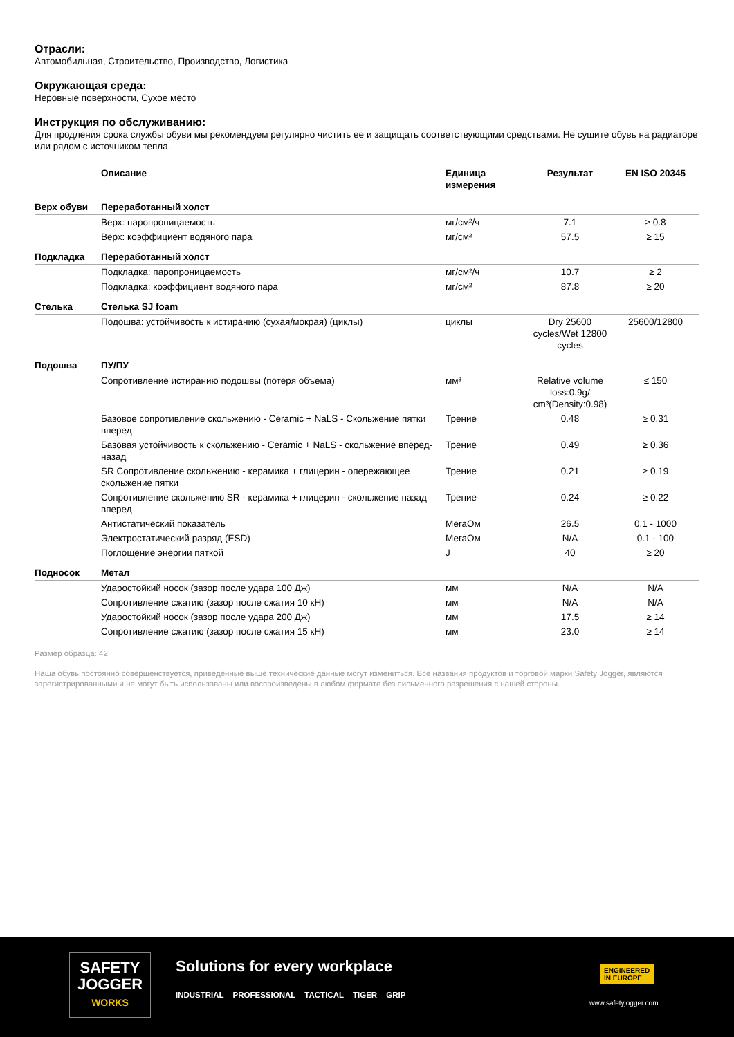Отрасли:
Автомобильная, Строительство, Производство, Логистика
Окружающая среда:
Неровные поверхности, Сухое место
Инструкция по обслуживанию:
Для продления срока службы обуви мы рекомендуем регулярно чистить ее и защищать соответствующими средствами. Не сушите обувь на радиаторе или рядом с источником тепла.
| | Описание | Единица измерения | Результат | EN ISO 20345 |
| --- | --- | --- | --- | --- |
| Верх обуви | Переработанный холст | | | |
| | Верх: паропроницаемость | мг/см²/ч | 7.1 | ≥ 0.8 |
| | Верх: коэффициент водяного пара | мг/см² | 57.5 | ≥ 15 |
| Подкладка | Переработанный холст | | | |
| | Подкладка: паропроницаемость | мг/см²/ч | 10.7 | ≥ 2 |
| | Подкладка: коэффициент водяного пара | мг/см² | 87.8 | ≥ 20 |
| Стелька | Стелька SJ foam | | | |
| | Подошва: устойчивость к истиранию (сухая/мокрая) (циклы) | циклы | Dry 25600 cycles/Wet 12800 cycles | 25600/12800 |
| Подошва | ПУ/ПУ | | | |
| | Сопротивление истиранию подошвы (потеря объема) | мм³ | Relative volume loss:0.9g/ cm³(Density:0.98) | ≤ 150 |
| | Базовое сопротивление скольжению - Ceramic + NaLS - Скольжение пятки вперед | Трение | 0.48 | ≥ 0.31 |
| | Базовая устойчивость к скольжению - Ceramic + NaLS - скольжение вперед-назад | Трение | 0.49 | ≥ 0.36 |
| | SR Сопротивление скольжению - керамика + глицерин - опережающее скольжение пятки | Трение | 0.21 | ≥ 0.19 |
| | Сопротивление скольжению SR - керамика + глицерин - скольжение назад вперед | Трение | 0.24 | ≥ 0.22 |
| | Антистатический показатель | МегаОм | 26.5 | 0.1 - 1000 |
| | Электростатический разряд (ESD) | МегаОм | N/A | 0.1 - 100 |
| | Поглощение энергии пяткой | J | 40 | ≥ 20 |
| Подносок | Метал | | | |
| | Ударостойкий носок (зазор после удара 100 Дж) | мм | N/A | N/A |
| | Сопротивление сжатию (зазор после сжатия 10 кН) | мм | N/A | N/A |
| | Ударостойкий носок (зазор после удара 200 Дж) | мм | 17.5 | ≥ 14 |
| | Сопротивление сжатию (зазор после сжатия 15 кН) | мм | 23.0 | ≥ 14 |
Размер образца: 42
Наша обувь постоянно совершенствуется, приведенные выше технические данные могут измениться. Все названия продуктов и торговой марки Safety Jogger, являются зарегистрированными и не могут быть использованы или воспроизведены в любом формате без письменного разрешения с нашей стороны.
SAFETY
JOGGER
WORKS
Solutions for every workplace
INDUSTRIAL PROFESSIONAL TACTICAL TIGER GRIP
ENGINEERED
IN EUROPE
www.safetyjogger.com